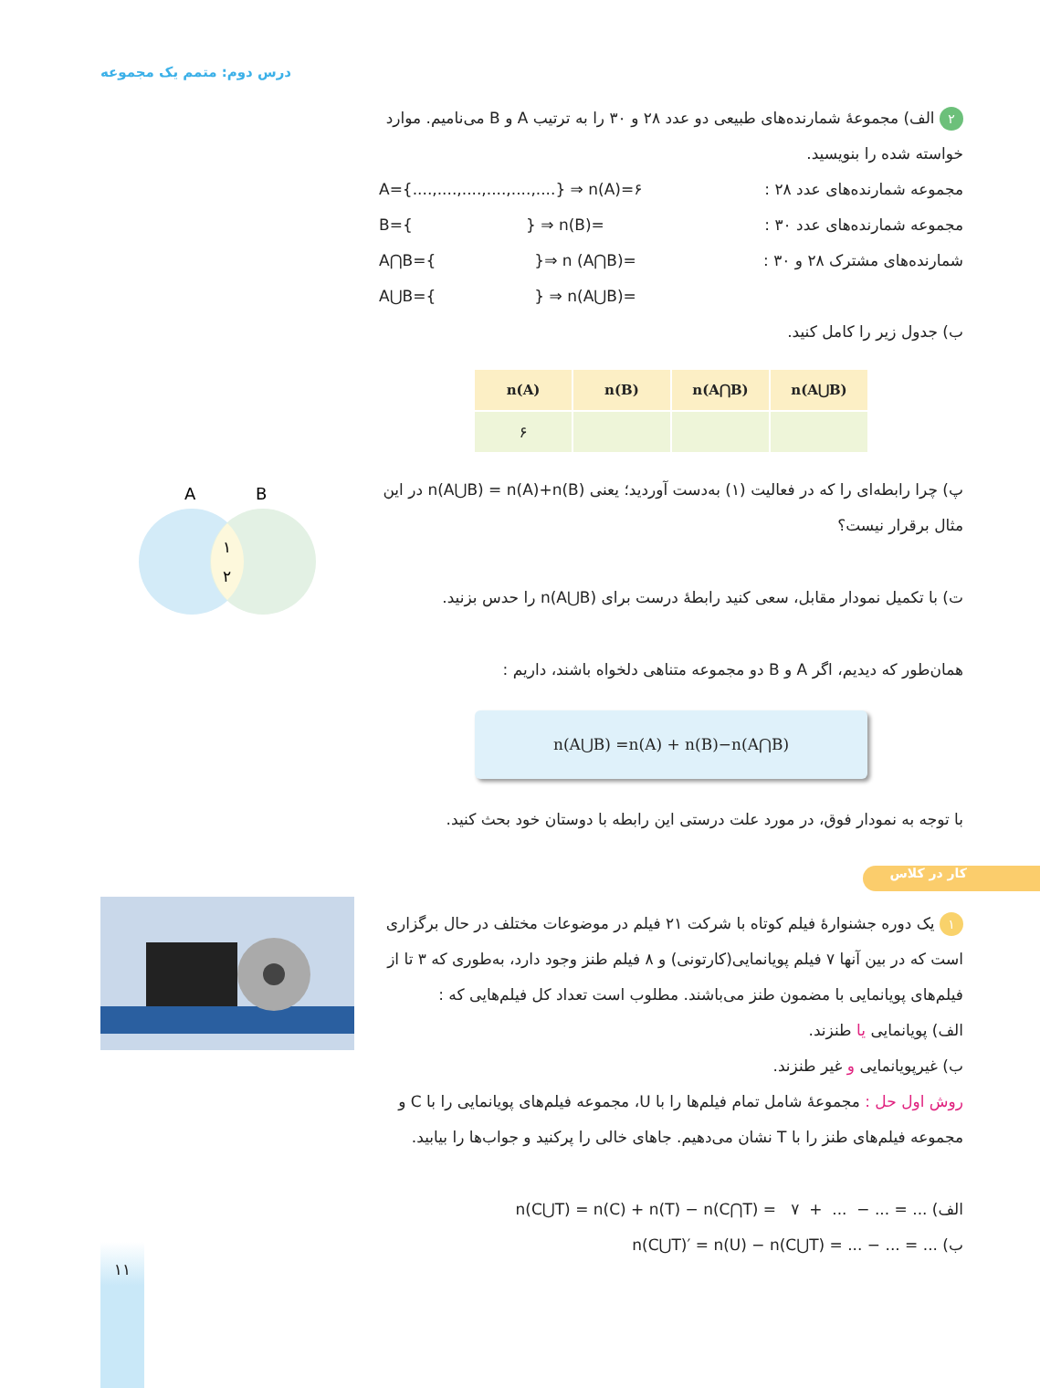درس دوم: متمم یک مجموعه
A
B
١
٢
٢ الف) مجموعهٔ شمارنده‌های طبیعی دو عدد ۲۸ و ۳۰ را به ترتیب A و B می‌نامیم. موارد خواسته شده را بنویسید.
مجموعه شمارنده‌های عدد ۲۸ : A={....,....,....,....,....,....} ⇒ n(A)=۶
مجموعه شمارنده‌های عدد ۳۰ : B={ } ⇒ n(B)=
شمارنده‌های مشترک ۲۸ و ۳۰ : A⋂B={ }⇒ n (A⋂B)=
A⋃B={ } ⇒ n(A⋃B)=
ب) جدول زیر را کامل کنید.
| n(A) | n(B) | n(A⋂B) | n(A⋃B) |
| --- | --- | --- | --- |
| ۶ | | | |
پ) چرا رابطه‌ای را که در فعالیت (۱) به‌دست آوردید؛ یعنی n(A⋃B) = n(A)+n(B) در این مثال برقرار نیست؟
ت) با تکمیل نمودار مقابل، سعی کنید رابطهٔ درست برای n(A⋃B) را حدس بزنید.
همان‌طور که دیدیم، اگر A و B دو مجموعه متناهی دلخواه باشند، داریم :
n(A⋃B) =n(A) + n(B)−n(A⋂B)
با توجه به نمودار فوق، در مورد علت درستی این رابطه با دوستان خود بحث کنید.
١ یک دوره جشنوارهٔ فیلم کوتاه با شرکت ۲۱ فیلم در موضوعات مختلف در حال برگزاری است که در بین آنها ۷ فیلم پویانمایی(کارتونی) و ۸ فیلم طنز وجود دارد، به‌طوری که ۳ تا از فیلم‌های پویانمایی با مضمون طنز می‌باشند. مطلوب است تعداد کل فیلم‌هایی که :
الف) پویانمایی یا طنزند.
ب) غیرپویانمایی و غیر طنزند.
روش اول حل : مجموعهٔ شامل تمام فیلم‌ها را با U، مجموعه فیلم‌های پویانمایی را با C و مجموعه فیلم‌های طنز را با T نشان می‌دهیم. جاهای خالی را پرکنید و جواب‌ها را بیابید.
الف) n(C⋃T) = n(C) + n(T) − n(C⋂T) = ۷ + ... − ... = ...
ب) n(C⋃T)′ = n(U) − n(C⋃T) = ... − ... = ...
کار در کلاس
۱۱